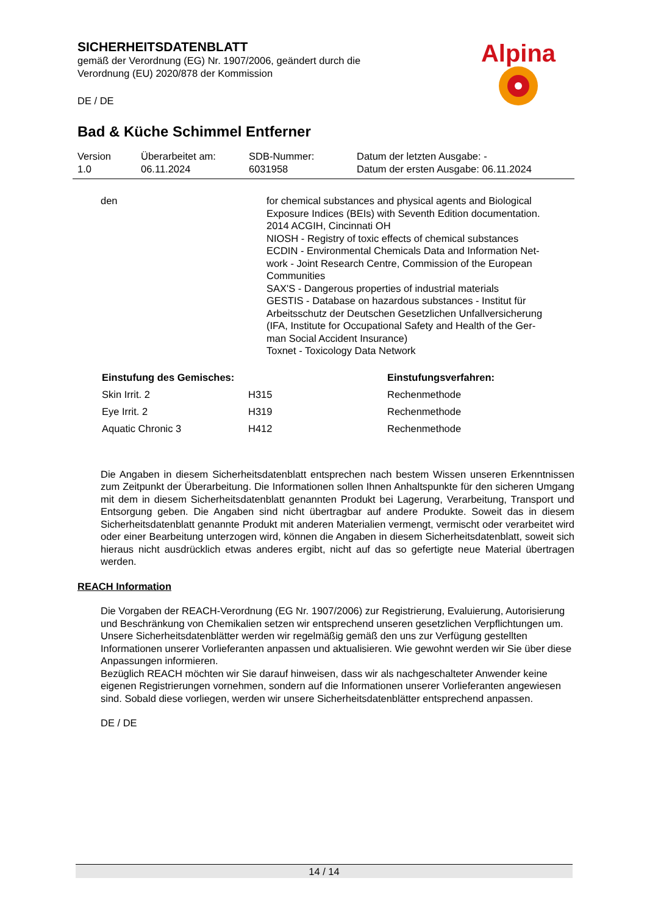SICHERHEITSDATENBLATT
gemäß der Verordnung (EG) Nr. 1907/2006, geändert durch die
Verordnung (EU) 2020/878 der Kommission
DE / DE
Alpina
Bad & Küche Schimmel Entferner
Version
1.0
Überarbeitet am:
06.11.2024
SDB-Nummer:
6031958
Datum der letzten Ausgabe: -
Datum der ersten Ausgabe: 06.11.2024
den for chemical substances and physical agents and Biological
Exposure Indices (BEIs) with Seventh Edition documentation.
2014 ACGIH, Cincinnati OH
NIOSH - Registry of toxic effects of chemical substances
ECDIN - Environmental Chemicals Data and Information Net-
work - Joint Research Centre, Commission of the European
Communities
SAX'S - Dangerous properties of industrial materials
GESTIS - Database on hazardous substances - Institut für
Arbeitsschutz der Deutschen Gesetzlichen Unfallversicherung
(IFA, Institute for Occupational Safety and Health of the Ger-
man Social Accident Insurance)
Toxnet - Toxicology Data Network
| Einstufung des Gemisches: | | Einstufungsverfahren: |
| --- | --- | --- |
| Skin Irrit. 2 | H315 | Rechenmethode |
| Eye Irrit. 2 | H319 | Rechenmethode |
| Aquatic Chronic 3 | H412 | Rechenmethode |
Die Angaben in diesem Sicherheitsdatenblatt entsprechen nach bestem Wissen unseren Erkenntnissen zum Zeitpunkt der Überarbeitung. Die Informationen sollen Ihnen Anhaltspunkte für den sicheren Umgang mit dem in diesem Sicherheitsdatenblatt genannten Produkt bei Lagerung, Verarbeitung, Transport und Entsorgung geben. Die Angaben sind nicht übertragbar auf andere Produkte. Soweit das in diesem Sicherheitsdatenblatt genannte Produkt mit anderen Materialien vermengt, vermischt oder verarbeitet wird oder einer Bearbeitung unterzogen wird, können die Angaben in diesem Sicherheitsdatenblatt, soweit sich hieraus nicht ausdrücklich etwas anderes ergibt, nicht auf das so gefertigte neue Material übertragen werden.
REACH Information
Die Vorgaben der REACH-Verordnung (EG Nr. 1907/2006) zur Registrierung, Evaluierung, Autorisierung und Beschränkung von Chemikalien setzen wir entsprechend unseren gesetzlichen Verpflichtungen um. Unsere Sicherheitsdatenblätter werden wir regelmäßig gemäß den uns zur Verfügung gestellten Informationen unserer Vorlieferanten anpassen und aktualisieren. Wie gewohnt werden wir Sie über diese Anpassungen informieren.
Bezüglich REACH möchten wir Sie darauf hinweisen, dass wir als nachgeschalteter Anwender keine eigenen Registrierungen vornehmen, sondern auf die Informationen unserer Vorlieferanten angewiesen sind. Sobald diese vorliegen, werden wir unsere Sicherheitsdatenblätter entsprechend anpassen.
DE / DE
14 / 14